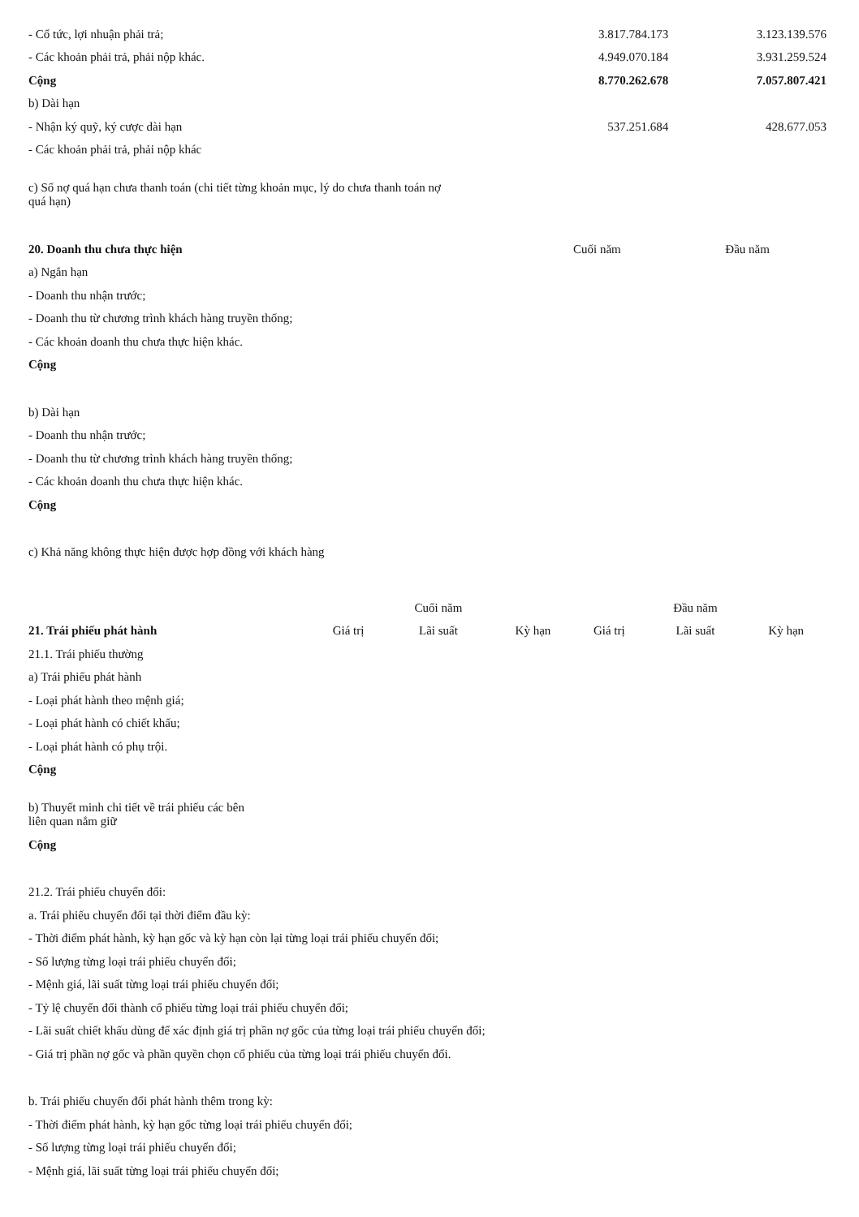| - Cổ tức, lợi nhuận phải trả; | 3.817.784.173 | 3.123.139.576 |
| - Các khoản phải trả, phải nộp khác. | 4.949.070.184 | 3.931.259.524 |
| Cộng | 8.770.262.678 | 7.057.807.421 |
| b) Dài hạn | | |
| - Nhận ký quỹ, ký cược dài hạn | 537.251.684 | 428.677.053 |
| - Các khoản phải trả, phải nộp khác | | |
| c) Số nợ quá hạn chưa thanh toán (chi tiết từng khoản mục, lý do chưa thanh toán nợ quá hạn) | | |
| 20. Doanh thu chưa thực hiện | Cuối năm | Đầu năm |
| a) Ngắn hạn | | |
| - Doanh thu nhận trước; | | |
| - Doanh thu từ chương trình khách hàng truyền thống; | | |
| - Các khoản doanh thu chưa thực hiện khác. | | |
| Cộng | | |
| b) Dài hạn | | |
| - Doanh thu nhận trước; | | |
| - Doanh thu từ chương trình khách hàng truyền thống; | | |
| - Các khoản doanh thu chưa thực hiện khác. | | |
| Cộng | | |
| c) Khả năng không thực hiện được hợp đồng với khách hàng | | |
| | | Cuối năm | | | Đầu năm | |
| 21. Trái phiếu phát hành | Giá trị | Lãi suất | Kỳ hạn | Giá trị | Lãi suất | Kỳ hạn |
| 21.1. Trái phiếu thường | | | | | | |
| a) Trái phiếu phát hành | | | | | | |
| - Loại phát hành theo mệnh giá; | | | | | | |
| - Loại phát hành có chiết khấu; | | | | | | |
| - Loại phát hành có phụ trội. | | | | | | |
| Cộng | | | | | | |
| b) Thuyết minh chi tiết về trái phiếu các bên liên quan nắm giữ | | | | | | |
| Cộng | | | | | | |
| 21.2. Trái phiếu chuyển đổi: | | | | | | |
| a. Trái phiếu chuyển đổi tại thời điểm đầu kỳ: | | | | | | |
| - Thời điểm phát hành, kỳ hạn gốc và kỳ hạn còn lại từng loại trái phiếu chuyển đổi; | | | | | | |
| - Số lượng từng loại trái phiếu chuyển đổi; | | | | | | |
| - Mệnh giá, lãi suất từng loại trái phiếu chuyển đổi; | | | | | | |
| - Tỷ lệ chuyển đổi thành cổ phiếu từng loại trái phiếu chuyển đổi; | | | | | | |
| - Lãi suất chiết khấu dùng để xác định giá trị phần nợ gốc của từng loại trái phiếu chuyển đổi; | | | | | | |
| - Giá trị phần nợ gốc và phần quyền chọn cổ phiếu của từng loại trái phiếu chuyển đổi. | | | | | | |
| b. Trái phiếu chuyển đổi phát hành thêm trong kỳ: | | | | | | |
| - Thời điểm phát hành, kỳ hạn gốc từng loại trái phiếu chuyển đổi; | | | | | | |
| - Số lượng từng loại trái phiếu chuyển đổi; | | | | | | |
| - Mệnh giá, lãi suất từng loại trái phiếu chuyển đổi; | | | | | | |